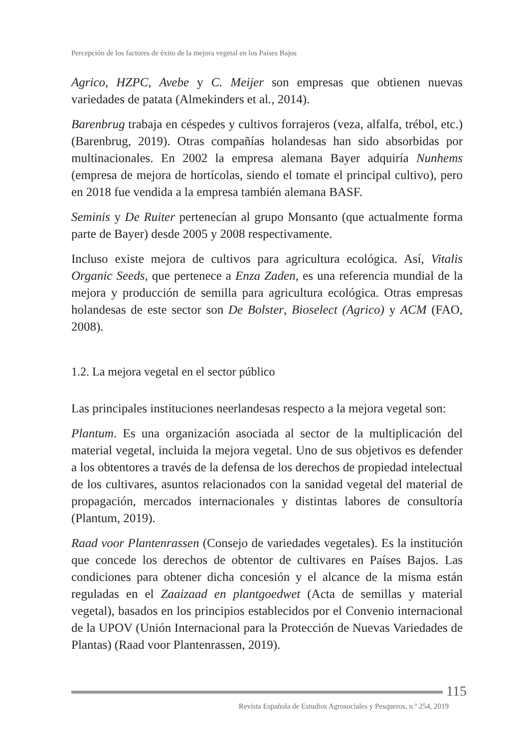Percepción de los factores de éxito de la mejora vegetal en los Países Bajos
Agrico, HZPC, Avebe y C. Meijer son empresas que obtienen nuevas variedades de patata (Almekinders et al., 2014).
Barenbrug trabaja en céspedes y cultivos forrajeros (veza, alfalfa, trébol, etc.) (Barenbrug, 2019). Otras compañías holandesas han sido absorbidas por multinacionales. En 2002 la empresa alemana Bayer adquiría Nunhems (empresa de mejora de hortícolas, siendo el tomate el principal cultivo), pero en 2018 fue vendida a la empresa también alemana BASF.
Seminis y De Ruiter pertenecían al grupo Monsanto (que actualmente forma parte de Bayer) desde 2005 y 2008 respectivamente.
Incluso existe mejora de cultivos para agricultura ecológica. Así, Vitalis Organic Seeds, que pertenece a Enza Zaden, es una referencia mundial de la mejora y producción de semilla para agricultura ecológica. Otras empresas holandesas de este sector son De Bolster, Bioselect (Agrico) y ACM (FAO, 2008).
1.2. La mejora vegetal en el sector público
Las principales instituciones neerlandesas respecto a la mejora vegetal son:
Plantum. Es una organización asociada al sector de la multiplicación del material vegetal, incluida la mejora vegetal. Uno de sus objetivos es defender a los obtentores a través de la defensa de los derechos de propiedad intelectual de los cultivares, asuntos relacionados con la sanidad vegetal del material de propagación, mercados internacionales y distintas labores de consultoría (Plantum, 2019).
Raad voor Plantenrassen (Consejo de variedades vegetales). Es la institución que concede los derechos de obtentor de cultivares en Países Bajos. Las condiciones para obtener dicha concesión y el alcance de la misma están reguladas en el Zaaizaad en plantgoedwet (Acta de semillas y material vegetal), basados en los principios establecidos por el Convenio internacional de la UPOV (Unión Internacional para la Protección de Nuevas Variedades de Plantas) (Raad voor Plantenrassen, 2019).
115
Revista Española de Estudios Agrosociales y Pesqueros, n.º 254, 2019